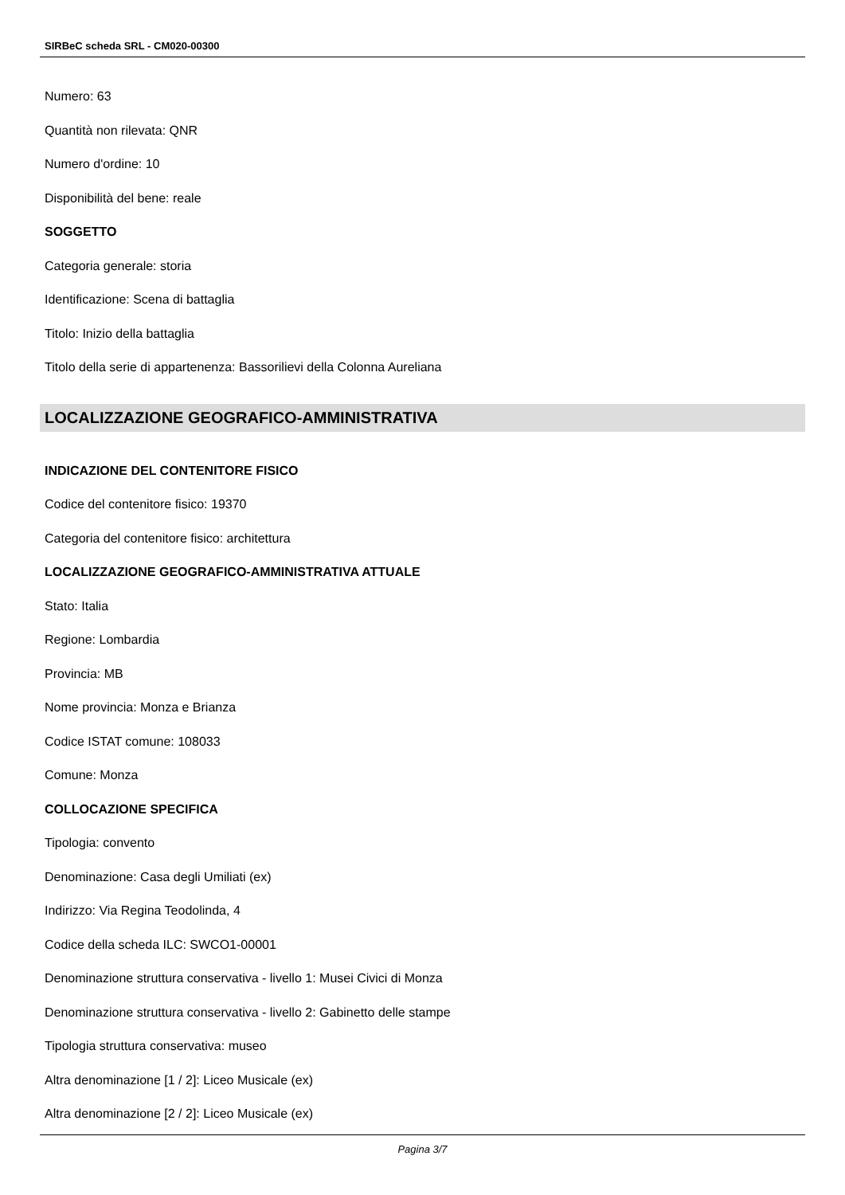SIRBeC scheda SRL - CM020-00300
Numero: 63
Quantità non rilevata: QNR
Numero d'ordine: 10
Disponibilità del bene: reale
SOGGETTO
Categoria generale: storia
Identificazione: Scena di battaglia
Titolo: Inizio della battaglia
Titolo della serie di appartenenza: Bassorilievi della Colonna Aureliana
LOCALIZZAZIONE GEOGRAFICO-AMMINISTRATIVA
INDICAZIONE DEL CONTENITORE FISICO
Codice del contenitore fisico: 19370
Categoria del contenitore fisico: architettura
LOCALIZZAZIONE GEOGRAFICO-AMMINISTRATIVA ATTUALE
Stato: Italia
Regione: Lombardia
Provincia: MB
Nome provincia: Monza e Brianza
Codice ISTAT comune: 108033
Comune: Monza
COLLOCAZIONE SPECIFICA
Tipologia: convento
Denominazione: Casa degli Umiliati (ex)
Indirizzo: Via Regina Teodolinda, 4
Codice della scheda ILC: SWCO1-00001
Denominazione struttura conservativa - livello 1: Musei Civici di Monza
Denominazione struttura conservativa - livello 2: Gabinetto delle stampe
Tipologia struttura conservativa: museo
Altra denominazione [1 / 2]: Liceo Musicale (ex)
Altra denominazione [2 / 2]: Liceo Musicale (ex)
Pagina 3/7